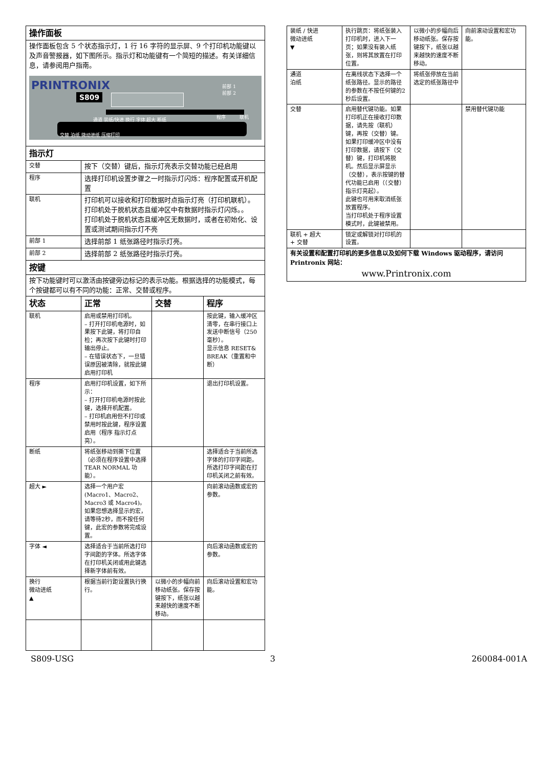| 操作面板 | | | |
| 操作面板包含 5 个状态指示灯，1 行 16 字符的显示屏、9 个打印机功能键以及声音警报器，如下图所示。指示灯和功能键有一个简短的描述。有关详细信息，请参阅用户指南。 PRINTRONIX S809 前部 1 前部 2 通道 装纸/快进 换行 字体 超大 断纸 交替 泊纸 微动进纸 压缩打印 程序 联机 | | | |
| 指示灯 | | | |
| 交替 | 按下（交替）键后，指示灯亮表示交替功能已经启用 | | |
| 程序 | 选择打印机设置步骤之一时指示灯闪烁：程序配置或开机配置 | | |
| 联机 | 打印机可以接收和打印数据时点指示灯亮（打印机联机）。 打印机处于脱机状态且缓冲区中有数据时指示灯闪烁。。 打印机处于脱机状态且缓冲区无数据时，或者在初始化、设置或测试期间指示灯不亮 | | |
| 前部 1 | 选择前部 1 纸张路径时指示灯亮。 | | |
| 前部 2 | 选择前部 2 纸张路径时指示灯亮。 | | |
| 按键 | | | |
| 按下功能键时可以激活由按键旁边标记的表示功能。根据选择的功能模式，每个按键都可以有不同的功能：正常、交替或程序。 | | | |
| 状态 | 正常 | 交替 | 程序 |
| 联机 | 启用或禁用打印机。 – 打开打印机电源时，如果按下此键，将打印自检；再次按下此键时打印输出停止。 – 在错误状态下，一旦错误原因被清除，就按此键启用打印机 | | 按此键，输入缓冲区清零，在串行接口上发送中断信号（250 毫秒）。 显示信息 RESET& BREAK（重置和中断） |
| 程序 | 启用打印机设置，如下所示： – 打开打印机电源时按此键，选择开机配置。 – 打印机启用但不打印或禁用时按此键，程序设置启用（程序 指示灯点亮）。 | | 退出打印机设置。 |
| 断纸 | 将纸张移动到撕下位置（必须在程序设置中选择 TEAR NORMAL 功能）。 | | 选择适合于当前所选字体的打印字间距。 所选打印字间距在打印机关闭之前有效。 |
| 超大 ► | 选择一个用户宏 (Macro1、Macro2、Macro3 或 Macro4)。如果您想选择显示的宏，请等待2秒，而不按任何键，此宏的参数将完成设置。 | | 向前滚动函数或宏的参数。 |
| 字体 ◄ | 选择适合于当前所选打印字间距的字体。所选字体在打印机关闭或用此键选择新字体前有效。 | | 向后滚动函数或宏的参数。 |
| 换行 微动进纸 ▲ | 根据当前行距设置执行换行。 | 以微小的步幅向前移动纸张。保存按键按下，纸张以越来越快的速度不断移动。 | 向后滚动设置和宏功能。 |
| 装纸 / 快进 微动进纸 ▼ | 执行跳页：将纸张装入打印机时，进入下一页；如果没有装入纸张，则将其放置在打印位置。 | 以微小的步幅向后移动纸张。保存按键按下，纸张以越来越快的速度不断移动。 | 向前滚动设置和宏功能。 |
| 通道 泊纸 | 在离线状态下选择一个纸张路径。显示的路径的参数在不按任何键的2秒后设置。 | 将纸张停放在当前选定的纸张路径中 | |
| 交替 | 启用替代键功能。如果打印机正在接收打印数据，请先按（联机）键，再按（交替）键。 如果打印缓冲区中没有打印数据，请按下（交替）键，打印机将脱机。然后显示屏显示（交替），表示按键的替代功能已启用（（交替）指示灯亮起）。 此键也可用来取消纸张放置程序。 当打印机处于程序设置模式时，此键被禁用。 | | 禁用替代键功能 |
| 联机 + 超大 + 交替 | 锁定或解锁对打印机的设置。 | | |
| 有关设置和配置打印机的更多信息以及如何下载 Windows 驱动程序，请访问 Printronix 网站： www.Printronix.com | | | |
S809-USG 3 260084-001A